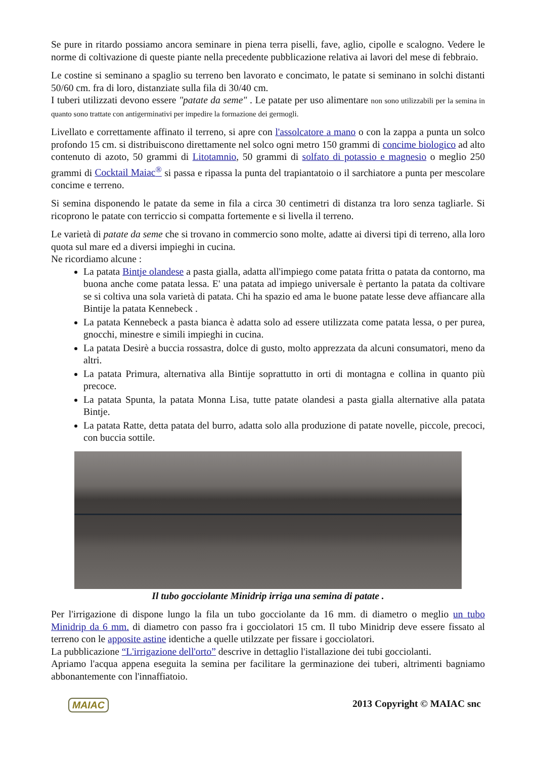Se pure in ritardo possiamo ancora seminare in piena terra piselli, fave, aglio, cipolle e scalogno. Vedere le norme di coltivazione di queste piante nella precedente pubblicazione relativa ai lavori del mese di febbraio.
Le costine si seminano a spaglio su terreno ben lavorato e concimato, le patate si seminano in solchi distanti 50/60 cm. fra di loro, distanziate sulla fila di 30/40 cm.
I tuberi utilizzati devono essere "patate da seme" . Le patate per uso alimentare non sono utilizzabili per la semina in quanto sono trattate con antigerminativi per impedire la formazione dei germogli.
Livellato e correttamente affinato il terreno, si apre con l'assolcatore a mano o con la zappa a punta un solco profondo 15 cm. si distribuiscono direttamente nel solco ogni metro 150 grammi di concime biologico ad alto contenuto di azoto, 50 grammi di Litotamnio, 50 grammi di solfato di potassio e magnesio o meglio 250 grammi di Cocktail Maiac<sup>®</sup> si passa e ripassa la punta del trapiantatoio o il sarchiatore a punta per mescolare concime e terreno.
Si semina disponendo le patate da seme in fila a circa 30 centimetri di distanza tra loro senza tagliarle. Si ricoprono le patate con terriccio si compatta fortemente e si livella il terreno.
Le varietà di patate da seme che si trovano in commercio sono molte, adatte ai diversi tipi di terreno, alla loro quota sul mare ed a diversi impieghi in cucina.
Ne ricordiamo alcune :
La patata Bintje olandese a pasta gialla, adatta all'impiego come patata fritta o patata da contorno, ma buona anche come patata lessa. E' una patata ad impiego universale è pertanto la patata da coltivare se si coltiva una sola varietà di patata. Chi ha spazio ed ama le buone patate lesse deve affiancare alla Bintije la patata Kennebeck .
La patata Kennebeck a pasta bianca è adatta solo ad essere utilizzata come patata lessa, o per purea, gnocchi, minestre e simili impieghi in cucina.
La patata Desirè a buccia rossastra, dolce di gusto, molto apprezzata da alcuni consumatori, meno da altri.
La patata Primura, alternativa alla Bintije soprattutto in orti di montagna e collina in quanto più precoce.
La patata Spunta, la patata Monna Lisa, tutte patate olandesi a pasta gialla alternative alla patata Bintje.
La patata Ratte, detta patata del burro, adatta solo alla produzione di patate novelle, piccole, precoci, con buccia sottile.
Il tubo gocciolante Minidrip irriga una semina di patate .
Per l'irrigazione di dispone lungo la fila un tubo gocciolante da 16 mm. di diametro o meglio un tubo Minidrip da 6 mm. di diametro con passo fra i gocciolatori 15 cm. Il tubo Minidrip deve essere fissato al terreno con le apposite astine identiche a quelle utilzzate per fissare i gocciolatori.
La pubblicazione “L'irrigazione dell'orto” descrive in dettaglio l'istallazione dei tubi gocciolanti.
Apriamo l'acqua appena eseguita la semina per facilitare la germinazione dei tuberi, altrimenti bagniamo abbonantemente con l'innaffiatoio.
MAIAC 2013 Copyright © MAIAC snc